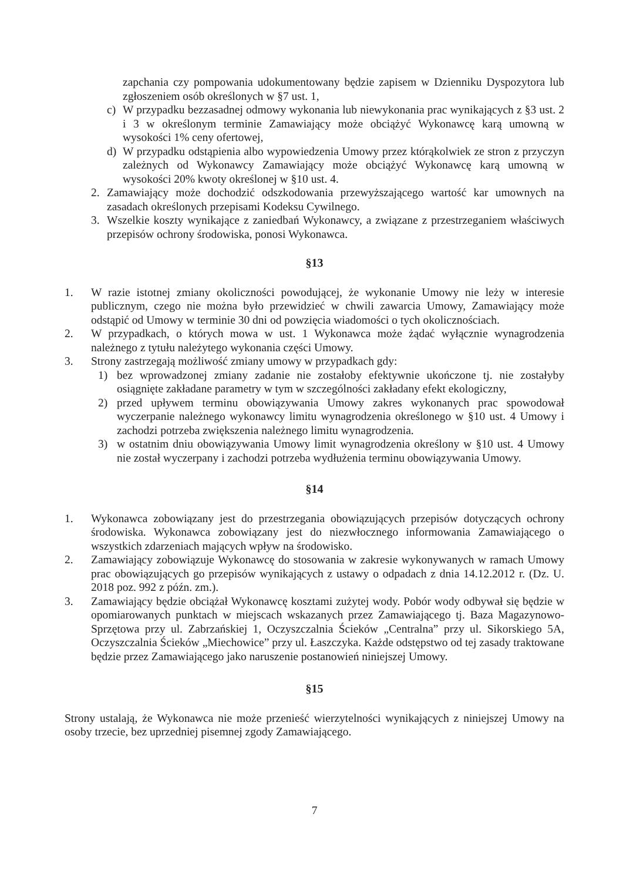zapchania czy pompowania udokumentowany będzie zapisem w Dzienniku Dyspozytora lub zgłoszeniem osób określonych w §7 ust. 1,
c) W przypadku bezzasadnej odmowy wykonania lub niewykonania prac wynikających z §3 ust. 2 i 3 w określonym terminie Zamawiający może obciążyć Wykonawcę karą umowną w wysokości 1% ceny ofertowej,
d) W przypadku odstąpienia albo wypowiedzenia Umowy przez którąkolwiek ze stron z przyczyn zależnych od Wykonawcy Zamawiający może obciążyć Wykonawcę karą umowną w wysokości 20% kwoty określonej w §10 ust. 4.
2. Zamawiający może dochodzić odszkodowania przewyższającego wartość kar umownych na zasadach określonych przepisami Kodeksu Cywilnego.
3. Wszelkie koszty wynikające z zaniedbań Wykonawcy, a związane z przestrzeganiem właściwych przepisów ochrony środowiska, ponosi Wykonawca.
§13
1. W razie istotnej zmiany okoliczności powodującej, że wykonanie Umowy nie leży w interesie publicznym, czego nie można było przewidzieć w chwili zawarcia Umowy, Zamawiający może odstąpić od Umowy w terminie 30 dni od powzięcia wiadomości o tych okolicznościach.
2. W przypadkach, o których mowa w ust. 1 Wykonawca może żądać wyłącznie wynagrodzenia należnego z tytułu należytego wykonania części Umowy.
3. Strony zastrzegają możliwość zmiany umowy w przypadkach gdy:
1) bez wprowadzonej zmiany zadanie nie zostałoby efektywnie ukończone tj. nie zostałyby osiągnięte zakładane parametry w tym w szczególności zakładany efekt ekologiczny,
2) przed upływem terminu obowiązywania Umowy zakres wykonanych prac spowodował wyczerpanie należnego wykonawcy limitu wynagrodzenia określonego w §10 ust. 4 Umowy i zachodzi potrzeba zwiększenia należnego limitu wynagrodzenia.
3) w ostatnim dniu obowiązywania Umowy limit wynagrodzenia określony w §10 ust. 4 Umowy nie został wyczerpany i zachodzi potrzeba wydłużenia terminu obowiązywania Umowy.
§14
1. Wykonawca zobowiązany jest do przestrzegania obowiązujących przepisów dotyczących ochrony środowiska. Wykonawca zobowiązany jest do niezwłocznego informowania Zamawiającego o wszystkich zdarzeniach mających wpływ na środowisko.
2. Zamawiający zobowiązuje Wykonawcę do stosowania w zakresie wykonywanych w ramach Umowy prac obowiązujących go przepisów wynikających z ustawy o odpadach z dnia 14.12.2012 r. (Dz. U. 2018 poz. 992 z późn. zm.).
3. Zamawiający będzie obciążał Wykonawcę kosztami zużytej wody. Pobór wody odbywał się będzie w opomiarowanych punktach w miejscach wskazanych przez Zamawiającego tj. Baza Magazynowo-Sprzętowa przy ul. Zabrzańskiej 1, Oczyszczalnia Ścieków „Centralna” przy ul. Sikorskiego 5A, Oczyszczalnia Ścieków „Miechowice” przy ul. Łaszczyka. Każde odstępstwo od tej zasady traktowane będzie przez Zamawiającego jako naruszenie postanowień niniejszej Umowy.
§15
Strony ustalają, że Wykonawca nie może przenieść wierzytelności wynikających z niniejszej Umowy na osoby trzecie, bez uprzedniej pisemnej zgody Zamawiającego.
7